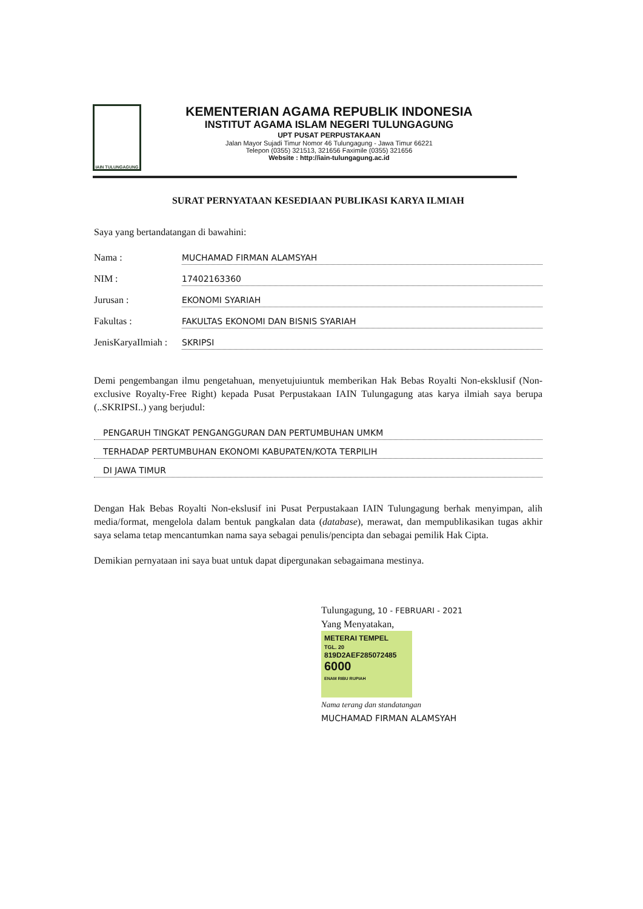IAIN TULUNGAGUNG
KEMENTERIAN AGAMA REPUBLIK INDONESIA
INSTITUT AGAMA ISLAM NEGERI TULUNGAGUNG
UPT PUSAT PERPUSTAKAAN
Jalan Mayor Sujadi Timur Nomor 46 Tulungagung - Jawa Timur 66221
Telepon (0355) 321513, 321656 Faximile (0355) 321656
Website : http://iain-tulungagung.ac.id
SURAT PERNYATAAN KESEDIAAN PUBLIKASI KARYA ILMIAH
Saya yang bertandatangan di bawahini:
Nama : MUCHAMAD FIRMAN ALAMSYAH
NIM : 17402163360
Jurusan : EKONOMI SYARIAH
Fakultas : FAKULTAS EKONOMI DAN BISNIS SYARIAH
JenisKaryaIlmiah : SKRIPSI
Demi pengembangan ilmu pengetahuan, menyetujuiuntuk memberikan Hak Bebas Royalti Non-eksklusif (Non-exclusive Royalty-Free Right) kepada Pusat Perpustakaan IAIN Tulungagung atas karya ilmiah saya berupa (..SKRIPSI..) yang berjudul:
PENGARUH TINGKAT PENGANGGURAN DAN PERTUMBUHAN UMKM
TERHADAP PERTUMBUHAN EKONOMI KABUPATEN/KOTA TERPILIH
DI JAWA TIMUR
Dengan Hak Bebas Royalti Non-ekslusif ini Pusat Perpustakaan IAIN Tulungagung berhak menyimpan, alih media/format, mengelola dalam bentuk pangkalan data (database), merawat, dan mempublikasikan tugas akhir saya selama tetap mencantumkan nama saya sebagai penulis/pencipta dan sebagai pemilik Hak Cipta.
Demikian pernyataan ini saya buat untuk dapat dipergunakan sebagaimana mestinya.
Tulungagung, 10 - FEBRUARI - 2021
Yang Menyatakan,
METERAI TEMPEL
TGL. 20
819D2AEF285072485
6000
ENAM RIBU RUPIAH
Nama terang dan standatangan
MUCHAMAD FIRMAN ALAMSYAH